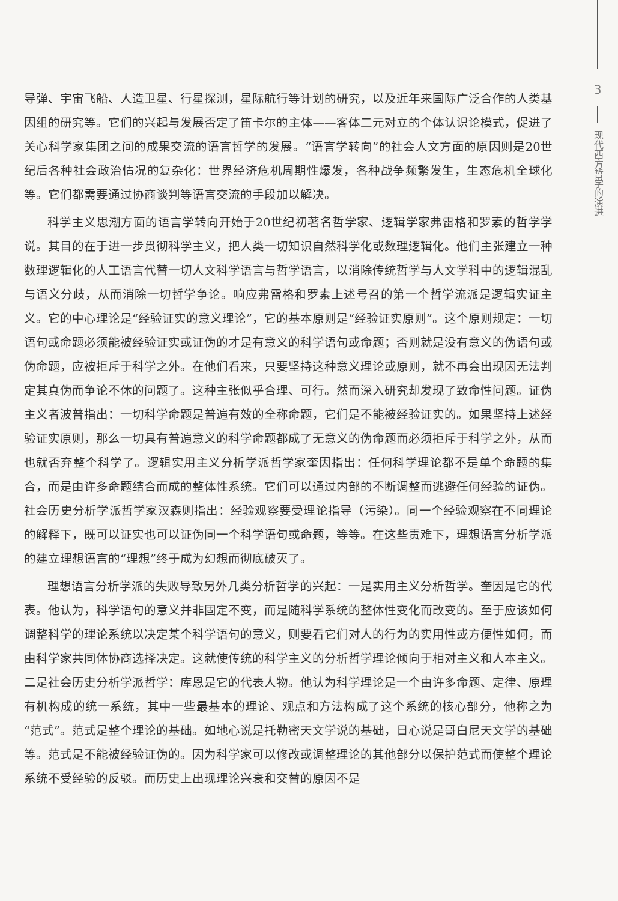导弹、宇宙飞船、人造卫星、行星探测，星际航行等计划的研究，以及近年来国际广泛合作的人类基因组的研究等。它们的兴起与发展否定了笛卡尔的主体——客体二元对立的个体认识论模式，促进了关心科学家集团之间的成果交流的语言哲学的发展。“语言学转向”的社会人文方面的原因则是20世纪后各种社会政治情况的复杂化：世界经济危机周期性爆发，各种战争频繁发生，生态危机全球化等。它们都需要通过协商谈判等语言交流的手段加以解决。
科学主义思潮方面的语言学转向开始于20世纪初著名哲学家、逻辑学家弗雷格和罗素的哲学学说。其目的在于进一步贯彻科学主义，把人类一切知识自然科学化或数理逻辑化。他们主张建立一种数理逻辑化的人工语言代替一切人文科学语言与哲学语言，以消除传统哲学与人文学科中的逻辑混乱与语义分歧，从而消除一切哲学争论。响应弗雷格和罗素上述号召的第一个哲学流派是逻辑实证主义。它的中心理论是“经验证实的意义理论”，它的基本原则是“经验证实原则”。这个原则规定：一切语句或命题必须能被经验证实或证伪的才是有意义的科学语句或命题；否则就是没有意义的伪语句或伪命题，应被拒斥于科学之外。在他们看来，只要坚持这种意义理论或原则，就不再会出现因无法判定其真伪而争论不休的问题了。这种主张似乎合理、可行。然而深入研究却发现了致命性问题。证伪主义者波普指出：一切科学命题是普遍有效的全称命题，它们是不能被经验证实的。如果坚持上述经验证实原则，那么一切具有普遍意义的科学命题都成了无意义的伪命题而必须拒斥于科学之外，从而也就否弃整个科学了。逻辑实用主义分析学派哲学家奎因指出：任何科学理论都不是单个命题的集合，而是由许多命题结合而成的整体性系统。它们可以通过内部的不断调整而逃避任何经验的证伪。社会历史分析学派哲学家汉森则指出：经验观察要受理论指导（污染）。同一个经验观察在不同理论的解释下，既可以证实也可以证伪同一个科学语句或命题，等等。在这些责难下，理想语言分析学派的建立理想语言的“理想”终于成为幻想而彻底破灭了。
理想语言分析学派的失败导致另外几类分析哲学的兴起：一是实用主义分析哲学。奎因是它的代表。他认为，科学语句的意义并非固定不变，而是随科学系统的整体性变化而改变的。至于应该如何调整科学的理论系统以决定某个科学语句的意义，则要看它们对人的行为的实用性或方便性如何，而由科学家共同体协商选择决定。这就使传统的科学主义的分析哲学理论倾向于相对主义和人本主义。二是社会历史分析学派哲学：库恩是它的代表人物。他认为科学理论是一个由许多命题、定律、原理有机构成的统一系统，其中一些最基本的理论、观点和方法构成了这个系统的核心部分，他称之为“范式”。范式是整个理论的基础。如地心说是托勒密天文学说的基础，日心说是哥白尼天文学的基础等。范式是不能被经验证伪的。因为科学家可以修改或调整理论的其他部分以保护范式而使整个理论系统不受经验的反驳。而历史上出现理论兴衰和交替的原因不是
3
现代西方哲学的演进